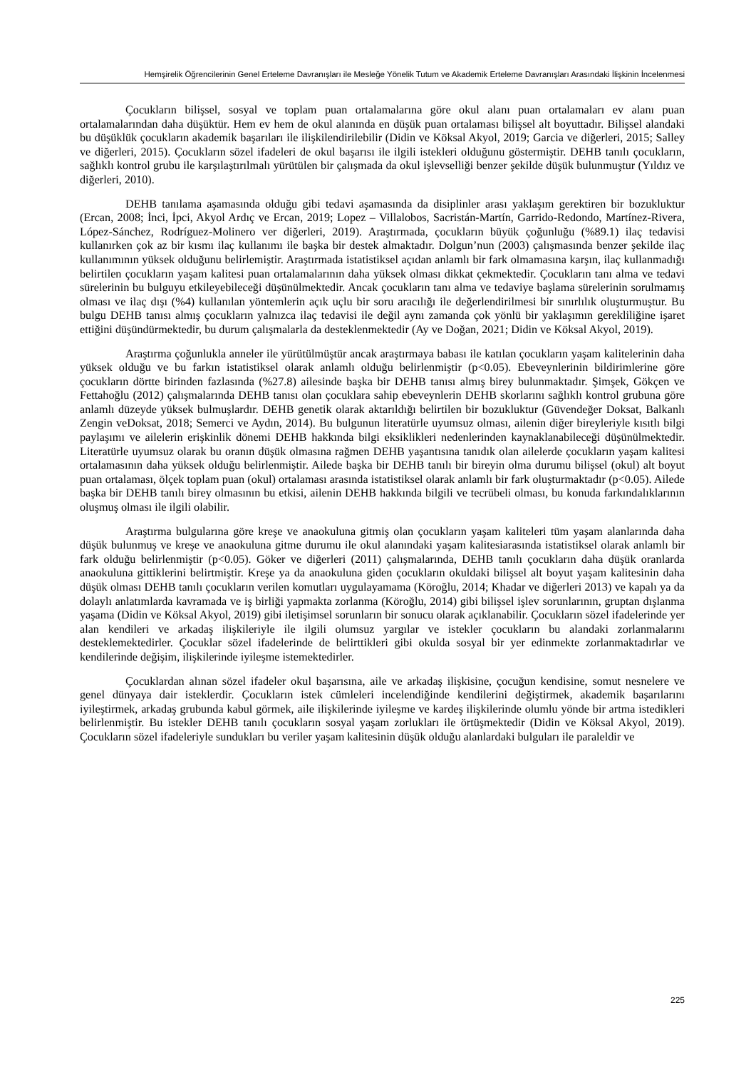Hemşirelik Öğrencilerinin Genel Erteleme Davranışları ile Mesleğe Yönelik Tutum ve Akademik Erteleme Davranışları Arasındaki İlişkinin İncelenmesi
Çocukların bilişsel, sosyal ve toplam puan ortalamalarına göre okul alanı puan ortalamaları ev alanı puan ortalamalarından daha düşüktür. Hem ev hem de okul alanında en düşük puan ortalaması bilişsel alt boyuttadır. Bilişsel alandaki bu düşüklük çocukların akademik başarıları ile ilişkilendirilebilir (Didin ve Köksal Akyol, 2019; Garcia ve diğerleri, 2015; Salley ve diğerleri, 2015). Çocukların sözel ifadeleri de okul başarısı ile ilgili istekleri olduğunu göstermiştir. DEHB tanılı çocukların, sağlıklı kontrol grubu ile karşılaştırılmalı yürütülen bir çalışmada da okul işlevselliği benzer şekilde düşük bulunmuştur (Yıldız ve diğerleri, 2010).
DEHB tanılama aşamasında olduğu gibi tedavi aşamasında da disiplinler arası yaklaşım gerektiren bir bozukluktur (Ercan, 2008; İnci, İpci, Akyol Ardıç ve Ercan, 2019; Lopez – Villalobos, Sacristán-Martín, Garrido-Redondo, Martínez-Rivera, López-Sánchez, Rodríguez-Molinero ver diğerleri, 2019). Araştırmada, çocukların büyük çoğunluğu (%89.1) ilaç tedavisi kullanırken çok az bir kısmı ilaç kullanımı ile başka bir destek almaktadır. Dolgun’nun (2003) çalışmasında benzer şekilde ilaç kullanımının yüksek olduğunu belirlemiştir. Araştırmada istatistiksel açıdan anlamlı bir fark olmamasına karşın, ilaç kullanmadığı belirtilen çocukların yaşam kalitesi puan ortalamalarının daha yüksek olması dikkat çekmektedir. Çocukların tanı alma ve tedavi sürelerinin bu bulguyu etkileyebileceği düşünülmektedir. Ancak çocukların tanı alma ve tedaviye başlama sürelerinin sorulmamış olması ve ilaç dışı (%4) kullanılan yöntemlerin açık uçlu bir soru aracılığı ile değerlendirilmesi bir sınırlılık oluşturmuştur. Bu bulgu DEHB tanısı almış çocukların yalnızca ilaç tedavisi ile değil aynı zamanda çok yönlü bir yaklaşımın gerekliliğine işaret ettiğini düşündürmektedir, bu durum çalışmalarla da desteklenmektedir (Ay ve Doğan, 2021; Didin ve Köksal Akyol, 2019).
Araştırma çoğunlukla anneler ile yürütülmüştür ancak araştırmaya babası ile katılan çocukların yaşam kalitelerinin daha yüksek olduğu ve bu farkın istatistiksel olarak anlamlı olduğu belirlenmiştir (p<0.05). Ebeveynlerinin bildirimlerine göre çocukların dörtte birinden fazlasında (%27.8) ailesinde başka bir DEHB tanısı almış birey bulunmaktadır. Şimşek, Gökçen ve Fettahoğlu (2012) çalışmalarında DEHB tanısı olan çocuklara sahip ebeveynlerin DEHB skorlarını sağlıklı kontrol grubuna göre anlamlı düzeyde yüksek bulmuşlardır. DEHB genetik olarak aktarıldığı belirtilen bir bozukluktur (Güvendeğer Doksat, Balkanlı Zengin veDoksat, 2018; Semerci ve Aydın, 2014). Bu bulgunun literatürle uyumsuz olması, ailenin diğer bireyleriyle kısıtlı bilgi paylaşımı ve ailelerin erişkinlik dönemi DEHB hakkında bilgi eksiklikleri nedenlerinden kaynaklanabileceği düşünülmektedir. Literatürle uyumsuz olarak bu oranın düşük olmasına rağmen DEHB yaşantısına tanıdık olan ailelerde çocukların yaşam kalitesi ortalamasının daha yüksek olduğu belirlenmiştir. Ailede başka bir DEHB tanılı bir bireyin olma durumu bilişsel (okul) alt boyut puan ortalaması, ölçek toplam puan (okul) ortalaması arasında istatistiksel olarak anlamlı bir fark oluşturmaktadır (p<0.05). Ailede başka bir DEHB tanılı birey olmasının bu etkisi, ailenin DEHB hakkında bilgili ve tecrübeli olması, bu konuda farkındalıklarının oluşmuş olması ile ilgili olabilir.
Araştırma bulgularına göre kreşe ve anaokuluna gitmiş olan çocukların yaşam kaliteleri tüm yaşam alanlarında daha düşük bulunmuş ve kreşe ve anaokuluna gitme durumu ile okul alanındaki yaşam kalitesiarasında istatistiksel olarak anlamlı bir fark olduğu belirlenmiştir (p<0.05). Göker ve diğerleri (2011) çalışmalarında, DEHB tanılı çocukların daha düşük oranlarda anaokuluna gittiklerini belirtmiştir. Kreşe ya da anaokuluna giden çocukların okuldaki bilişsel alt boyut yaşam kalitesinin daha düşük olması DEHB tanılı çocukların verilen komutları uygulayamama (Köroğlu, 2014; Khadar ve diğerleri 2013) ve kapalı ya da dolaylı anlatımlarda kavramada ve iş birliği yapmakta zorlanma (Köroğlu, 2014) gibi bilişsel işlev sorunlarının, gruptan dışlanma yaşama (Didin ve Köksal Akyol, 2019) gibi iletişimsel sorunların bir sonucu olarak açıklanabilir. Çocukların sözel ifadelerinde yer alan kendileri ve arkadaş ilişkileriyle ile ilgili olumsuz yargılar ve istekler çocukların bu alandaki zorlanmalarını desteklemektedirler. Çocuklar sözel ifadelerinde de belirttikleri gibi okulda sosyal bir yer edinmekte zorlanmaktadırlar ve kendilerinde değişim, ilişkilerinde iyileşme istemektedirler.
Çocuklardan alınan sözel ifadeler okul başarısına, aile ve arkadaş ilişkisine, çocuğun kendisine, somut nesnelere ve genel dünyaya dair isteklerdir. Çocukların istek cümleleri incelendiğinde kendilerini değiştirmek, akademik başarılarını iyileştirmek, arkadaş grubunda kabul görmek, aile ilişkilerinde iyileşme ve kardeş ilişkilerinde olumlu yönde bir artma istedikleri belirlenmiştir. Bu istekler DEHB tanılı çocukların sosyal yaşam zorlukları ile örtüşmektedir (Didin ve Köksal Akyol, 2019). Çocukların sözel ifadeleriyle sundukları bu veriler yaşam kalitesinin düşük olduğu alanlardaki bulguları ile paraleldir ve
225